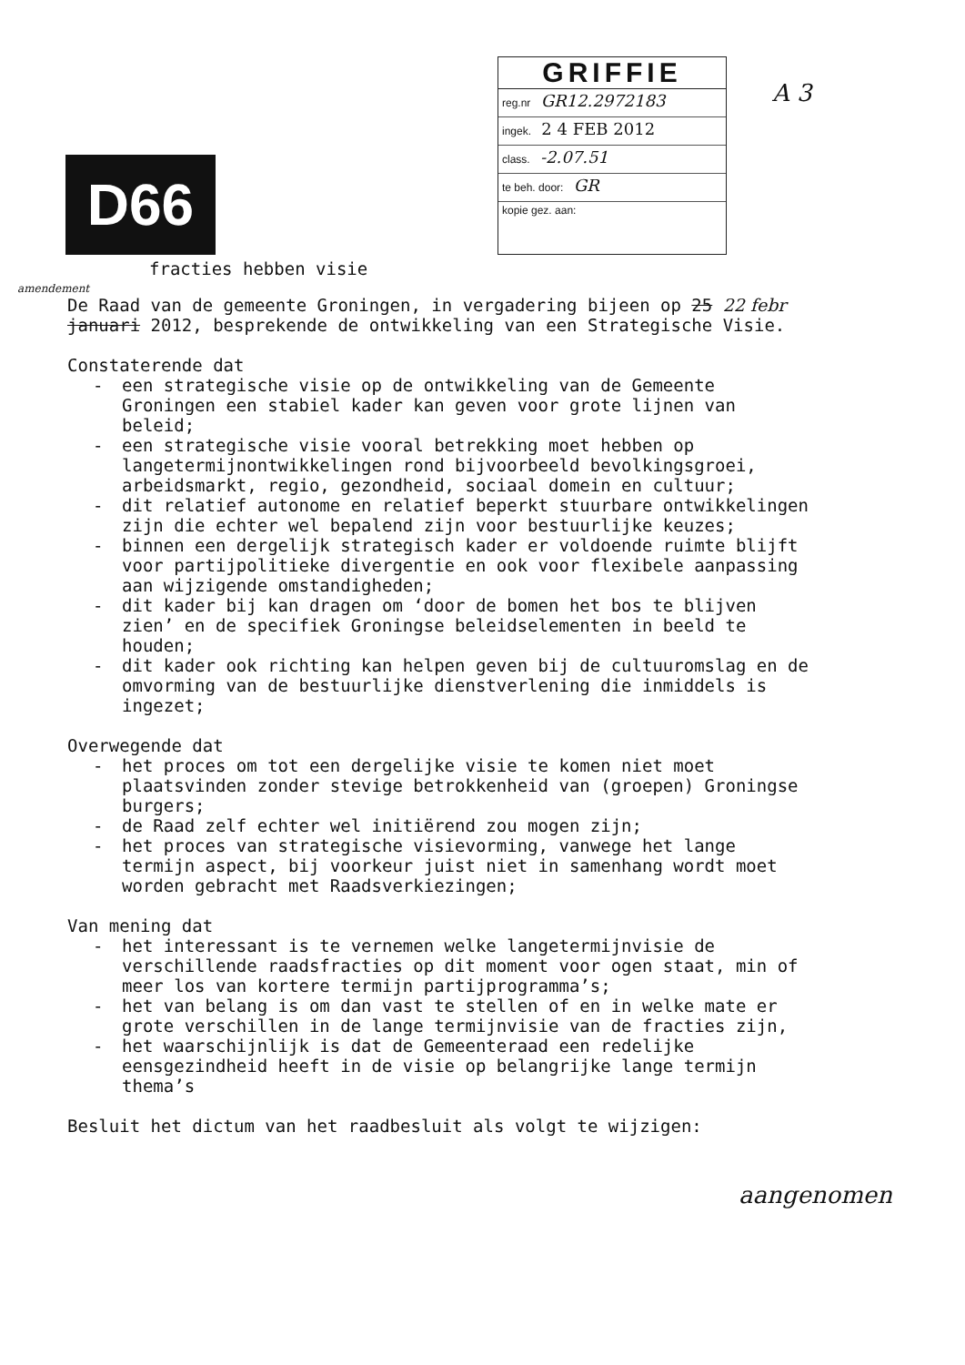D66
GRIFFIE
reg.nr GR12.2972183
ingek. 2 4 FEB 2012
class. -2.07.51
te beh. door: GR
kopie gez. aan:
A 3
fracties hebben visie
amendement
De Raad van de gemeente Groningen, in vergadering bijeen op 25 22 febr januari 2012, besprekende de ontwikkeling van een Strategische Visie.
Constaterende dat
- een strategische visie op de ontwikkeling van de Gemeente Groningen een stabiel kader kan geven voor grote lijnen van beleid;
- een strategische visie vooral betrekking moet hebben op langetermijnontwikkelingen rond bijvoorbeeld bevolkingsgroei, arbeidsmarkt, regio, gezondheid, sociaal domein en cultuur;
- dit relatief autonome en relatief beperkt stuurbare ontwikkelingen zijn die echter wel bepalend zijn voor bestuurlijke keuzes;
- binnen een dergelijk strategisch kader er voldoende ruimte blijft voor partijpolitieke divergentie en ook voor flexibele aanpassing aan wijzigende omstandigheden;
- dit kader bij kan dragen om ‘door de bomen het bos te blijven zien’ en de specifiek Groningse beleidselementen in beeld te houden;
- dit kader ook richting kan helpen geven bij de cultuuromslag en de omvorming van de bestuurlijke dienstverlening die inmiddels is ingezet;
Overwegende dat
- het proces om tot een dergelijke visie te komen niet moet plaatsvinden zonder stevige betrokkenheid van (groepen) Groningse burgers;
- de Raad zelf echter wel initiërend zou mogen zijn;
- het proces van strategische visievorming, vanwege het lange termijn aspect, bij voorkeur juist niet in samenhang wordt moet worden gebracht met Raadsverkiezingen;
Van mening dat
- het interessant is te vernemen welke langetermijnvisie de verschillende raadsfracties op dit moment voor ogen staat, min of meer los van kortere termijn partijprogramma’s;
- het van belang is om dan vast te stellen of en in welke mate er grote verschillen in de lange termijnvisie van de fracties zijn,
- het waarschijnlijk is dat de Gemeenteraad een redelijke eensgezindheid heeft in de visie op belangrijke lange termijn thema’s
Besluit het dictum van het raadbesluit als volgt te wijzigen:
aangenomen